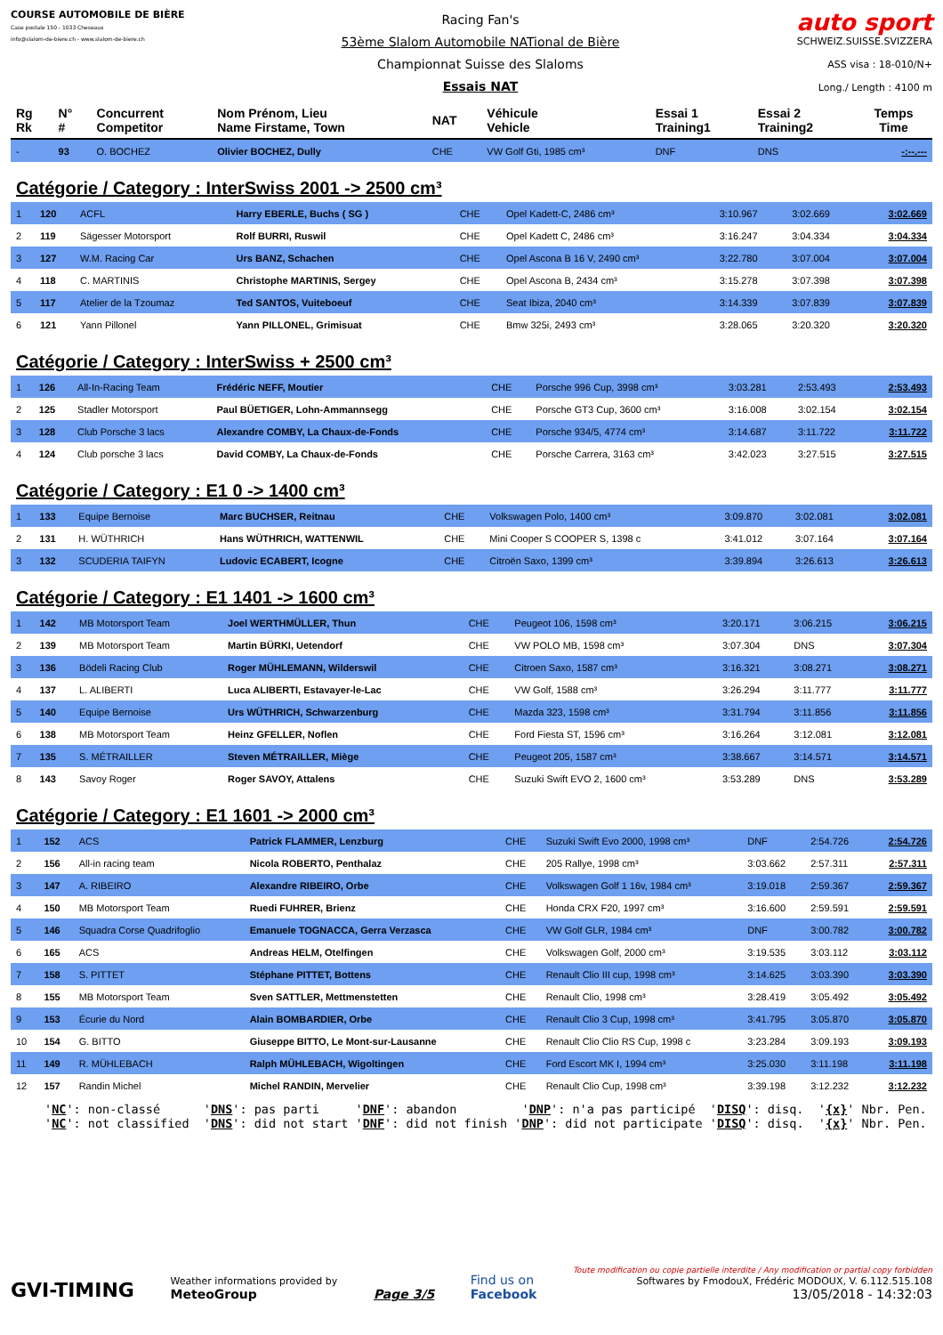COURSE AUTOMOBILE DE BIÈRE
Case postale 150 - 1033 Cheseaux
info@slalom-de-biere.ch - www.slalom-de-biere.ch
Racing Fan's
53ème Slalom Automobile NATional de Bière
Championnat Suisse des Slaloms
Essais NAT
auto sport
SCHWEIZ.SUISSE.SVIZZERA
ASS visa : 18-010/N+
Long./ Length : 4100 m
| Rg Rk | N° # | Concurrent Competitor | Nom Prénom, Lieu Name Firstame, Town | NAT | Véhicule Vehicle | Essai 1 Training1 | Essai 2 Training2 | Temps Time |
| --- | --- | --- | --- | --- | --- | --- | --- | --- |
| - | 93 | O. BOCHEZ | Olivier BOCHEZ, Dully | CHE | VW Golf Gti, 1985 cm³ | DNF | DNS | -:--.--- |
Catégorie / Category : InterSwiss 2001 -> 2500 cm³
| 1 | 120 | ACFL | Harry EBERLE, Buchs ( SG ) | CHE | Opel Kadett-C, 2486 cm³ | 3:10.967 | 3:02.669 | 3:02.669 |
| 2 | 119 | Sägesser Motorsport | Rolf BURRI, Ruswil | CHE | Opel Kadett C, 2486 cm³ | 3:16.247 | 3:04.334 | 3:04.334 |
| 3 | 127 | W.M. Racing Car | Urs BANZ, Schachen | CHE | Opel Ascona B 16 V, 2490 cm³ | 3:22.780 | 3:07.004 | 3:07.004 |
| 4 | 118 | C. MARTINIS | Christophe MARTINIS, Sergey | CHE | Opel Ascona B, 2434 cm³ | 3:15.278 | 3:07.398 | 3:07.398 |
| 5 | 117 | Atelier de la Tzoumaz | Ted SANTOS, Vuiteboeuf | CHE | Seat Ibiza, 2040 cm³ | 3:14.339 | 3:07.839 | 3:07.839 |
| 6 | 121 | Yann Pillonel | Yann PILLONEL, Grimisuat | CHE | Bmw 325i, 2493 cm³ | 3:28.065 | 3:20.320 | 3:20.320 |
Catégorie / Category : InterSwiss + 2500 cm³
| 1 | 126 | All-In-Racing Team | Frédéric NEFF, Moutier | CHE | Porsche 996 Cup, 3998 cm³ | 3:03.281 | 2:53.493 | 2:53.493 |
| 2 | 125 | Stadler Motorsport | Paul BÜETIGER, Lohn-Ammannsegg | CHE | Porsche GT3 Cup, 3600 cm³ | 3:16.008 | 3:02.154 | 3:02.154 |
| 3 | 128 | Club Porsche 3 lacs | Alexandre COMBY, La Chaux-de-Fonds | CHE | Porsche 934/5, 4774 cm³ | 3:14.687 | 3:11.722 | 3:11.722 |
| 4 | 124 | Club porsche 3 lacs | David COMBY, La Chaux-de-Fonds | CHE | Porsche Carrera, 3163 cm³ | 3:42.023 | 3:27.515 | 3:27.515 |
Catégorie / Category : E1 0 -> 1400 cm³
| 1 | 133 | Equipe Bernoise | Marc BUCHSER, Reitnau | CHE | Volkswagen Polo, 1400 cm³ | 3:09.870 | 3:02.081 | 3:02.081 |
| 2 | 131 | H. WÜTHRICH | Hans WÜTHRICH, WATTENWIL | CHE | Mini Cooper S COOPER S, 1398 c | 3:41.012 | 3:07.164 | 3:07.164 |
| 3 | 132 | SCUDERIA TAIFYN | Ludovic ECABERT, Icogne | CHE | Citroën Saxo, 1399 cm³ | 3:39.894 | 3:26.613 | 3:26.613 |
Catégorie / Category : E1 1401 -> 1600 cm³
| 1 | 142 | MB Motorsport Team | Joel WERTHMÜLLER, Thun | CHE | Peugeot 106, 1598 cm³ | 3:20.171 | 3:06.215 | 3:06.215 |
| 2 | 139 | MB Motorsport Team | Martin BÜRKI, Uetendorf | CHE | VW POLO MB, 1598 cm³ | 3:07.304 | DNS | 3:07.304 |
| 3 | 136 | Bödeli Racing Club | Roger MÜHLEMANN, Wilderswil | CHE | Citroen Saxo, 1587 cm³ | 3:16.321 | 3:08.271 | 3:08.271 |
| 4 | 137 | L. ALIBERTI | Luca ALIBERTI, Estavayer-le-Lac | CHE | VW Golf, 1588 cm³ | 3:26.294 | 3:11.777 | 3:11.777 |
| 5 | 140 | Equipe Bernoise | Urs WÜTHRICH, Schwarzenburg | CHE | Mazda 323, 1598 cm³ | 3:31.794 | 3:11.856 | 3:11.856 |
| 6 | 138 | MB Motorsport Team | Heinz GFELLER, Noflen | CHE | Ford Fiesta ST, 1596 cm³ | 3:16.264 | 3:12.081 | 3:12.081 |
| 7 | 135 | S. MÉTRAILLER | Steven MÉTRAILLER, Miège | CHE | Peugeot 205, 1587 cm³ | 3:38.667 | 3:14.571 | 3:14.571 |
| 8 | 143 | Savoy Roger | Roger SAVOY, Attalens | CHE | Suzuki Swift EVO 2, 1600 cm³ | 3:53.289 | DNS | 3:53.289 |
Catégorie / Category : E1 1601 -> 2000 cm³
| 1 | 152 | ACS | Patrick FLAMMER, Lenzburg | CHE | Suzuki Swift Evo 2000, 1998 cm³ | DNF | 2:54.726 | 2:54.726 |
| 2 | 156 | All-in racing team | Nicola ROBERTO, Penthalaz | CHE | 205 Rallye, 1998 cm³ | 3:03.662 | 2:57.311 | 2:57.311 |
| 3 | 147 | A. RIBEIRO | Alexandre RIBEIRO, Orbe | CHE | Volkswagen Golf 1 16v, 1984 cm³ | 3:19.018 | 2:59.367 | 2:59.367 |
| 4 | 150 | MB Motorsport Team | Ruedi FUHRER, Brienz | CHE | Honda CRX F20, 1997 cm³ | 3:16.600 | 2:59.591 | 2:59.591 |
| 5 | 146 | Squadra Corse Quadrifoglio | Emanuele TOGNACCA, Gerra Verzasca | CHE | VW Golf GLR, 1984 cm³ | DNF | 3:00.782 | 3:00.782 |
| 6 | 165 | ACS | Andreas HELM, Otelfingen | CHE | Volkswagen Golf, 2000 cm³ | 3:19.535 | 3:03.112 | 3:03.112 |
| 7 | 158 | S. PITTET | Stéphane PITTET, Bottens | CHE | Renault Clio III cup, 1998 cm³ | 3:14.625 | 3:03.390 | 3:03.390 |
| 8 | 155 | MB Motorsport Team | Sven SATTLER, Mettmenstetten | CHE | Renault Clio, 1998 cm³ | 3:28.419 | 3:05.492 | 3:05.492 |
| 9 | 153 | Écurie du Nord | Alain BOMBARDIER, Orbe | CHE | Renault Clio 3 Cup, 1998 cm³ | 3:41.795 | 3:05.870 | 3:05.870 |
| 10 | 154 | G. BITTO | Giuseppe BITTO, Le Mont-sur-Lausanne | CHE | Renault Clio Clio RS Cup, 1998 c | 3:23.284 | 3:09.193 | 3:09.193 |
| 11 | 149 | R. MÜHLEBACH | Ralph MÜHLEBACH, Wigoltingen | CHE | Ford Escort MK I, 1994 cm³ | 3:25.030 | 3:11.198 | 3:11.198 |
| 12 | 157 | Randin Michel | Michel RANDIN, Mervelier | CHE | Renault Clio Cup, 1998 cm³ | 3:39.198 | 3:12.232 | 3:12.232 |
'NC': non-classé 'DNS': pas parti 'DNF': abandon 'DNP': n'a pas participé 'DISQ': disq. '{x}' Nbr. Pen. 'NC': not classified 'DNS': did not start 'DNF': did not finish 'DNP': did not participate 'DISQ': disq. '{x}' Nbr. Pen.
GVI-TIMING
Weather informations provided by
MeteoGroup
Page 3/5
Find us on
Facebook
Toute modification ou copie partielle interdite / Any modification or partial copy forbidden
Softwares by FmodouX, Frédéric MODOUX, V. 6.112.515.108
13/05/2018 - 14:32:03